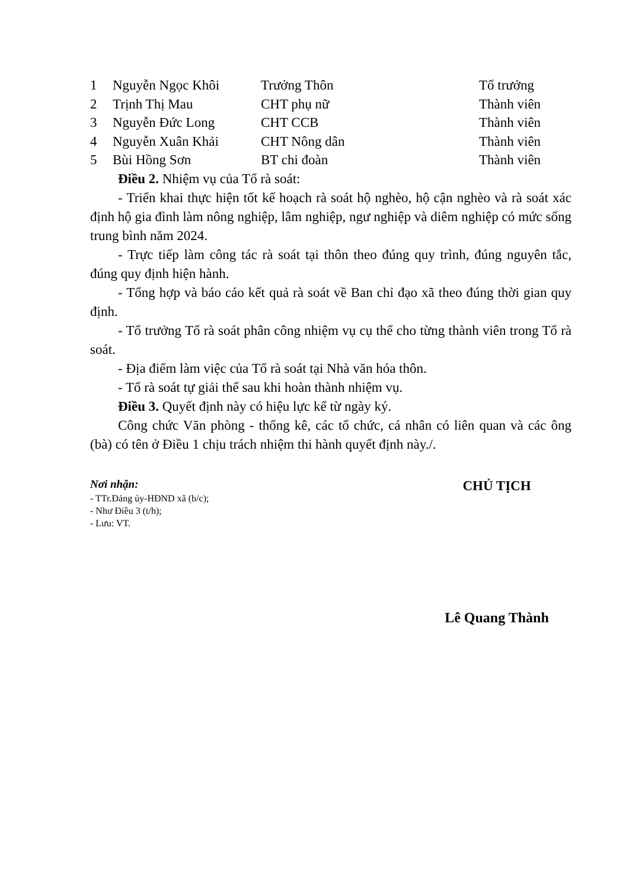| 1 | Nguyễn Ngọc Khôi | Trưởng Thôn | Tổ trưởng |
| 2 | Trịnh Thị Mau | CHT phụ nữ | Thành viên |
| 3 | Nguyễn Đức Long | CHT CCB | Thành viên |
| 4 | Nguyễn Xuân Khải | CHT Nông dân | Thành viên |
| 5 | Bùi Hồng Sơn | BT chi đoàn | Thành viên |
Điều 2. Nhiệm vụ của Tổ rà soát:
- Triển khai thực hiện tốt kế hoạch rà soát hộ nghèo, hộ cận nghèo và rà soát xác định hộ gia đình làm nông nghiệp, lâm nghiệp, ngư nghiệp và diêm nghiệp có mức sống trung bình năm 2024.
- Trực tiếp làm công tác rà soát tại thôn theo đúng quy trình, đúng nguyên tắc, đúng quy định hiện hành.
- Tổng hợp và báo cáo kết quả rà soát về Ban chỉ đạo xã theo đúng thời gian quy định.
- Tổ trưởng Tổ rà soát phân công nhiệm vụ cụ thể cho từng thành viên trong Tổ rà soát.
- Địa điểm làm việc của Tổ rà soát tại Nhà văn hóa thôn.
- Tổ rà soát tự giải thể sau khi hoàn thành nhiệm vụ.
Điều 3. Quyết định này có hiệu lực kể từ ngày ký.
Công chức Văn phòng - thống kê, các tổ chức, cá nhân có liên quan và các ông (bà) có tên ở Điều 1 chịu trách nhiệm thi hành quyết định này./.
Nơi nhận:
- TTr.Đảng ủy-HĐND xã (b/c);
- Như Điều 3 (t/h);
- Lưu: VT.
CHỦ TỊCH
Lê Quang Thành